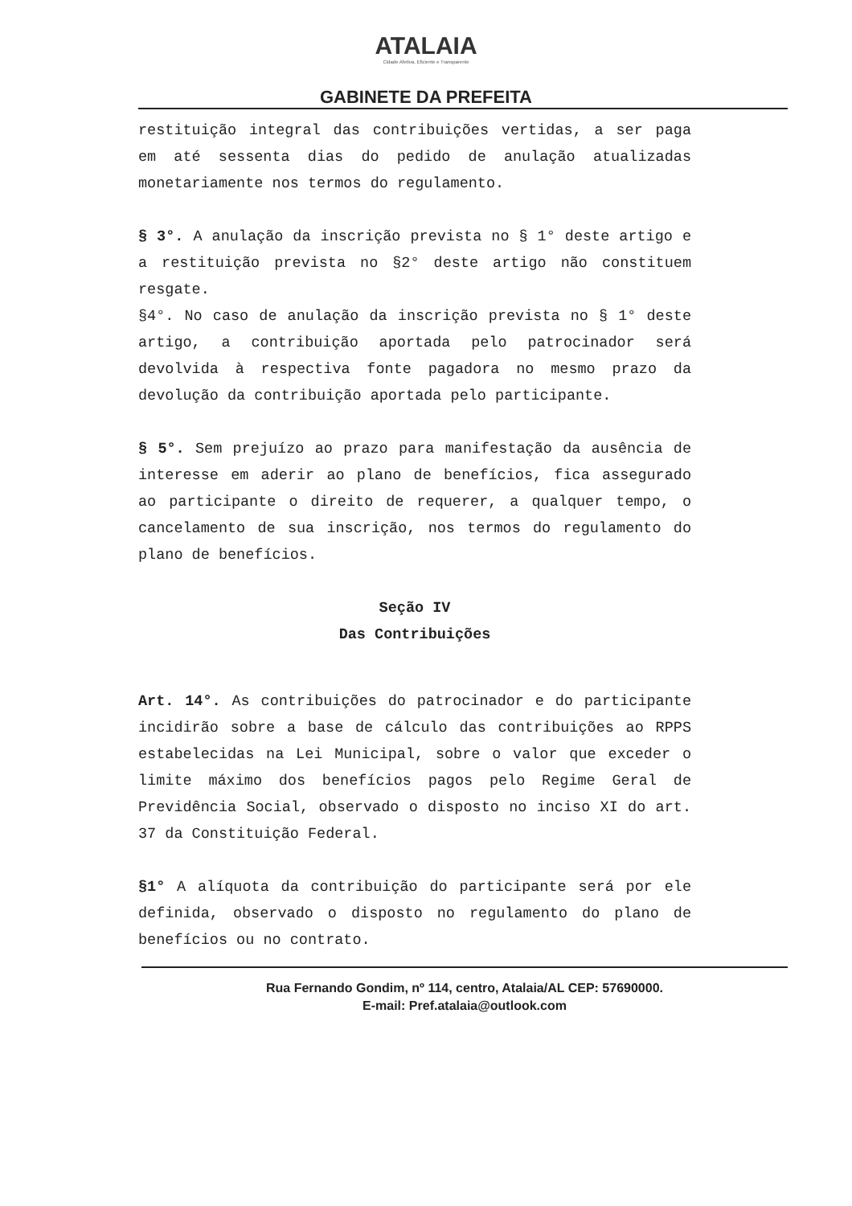ATALAIA
Cidade Afetiva, Eficiente e Transparente
GABINETE DA PREFEITA
restituição integral das contribuições vertidas, a ser paga em até sessenta dias do pedido de anulação atualizadas monetariamente nos termos do regulamento.
§ 3°. A anulação da inscrição prevista no § 1° deste artigo e a restituição prevista no §2° deste artigo não constituem resgate.
§4°. No caso de anulação da inscrição prevista no § 1° deste artigo, a contribuição aportada pelo patrocinador será devolvida à respectiva fonte pagadora no mesmo prazo da devolução da contribuição aportada pelo participante.
§ 5°. Sem prejuízo ao prazo para manifestação da ausência de interesse em aderir ao plano de benefícios, fica assegurado ao participante o direito de requerer, a qualquer tempo, o cancelamento de sua inscrição, nos termos do regulamento do plano de benefícios.
Seção IV
Das Contribuições
Art. 14°. As contribuições do patrocinador e do participante incidirão sobre a base de cálculo das contribuições ao RPPS estabelecidas na Lei Municipal, sobre o valor que exceder o limite máximo dos benefícios pagos pelo Regime Geral de Previdência Social, observado o disposto no inciso XI do art. 37 da Constituição Federal.
§1° A alíquota da contribuição do participante será por ele definida, observado o disposto no regulamento do plano de benefícios ou no contrato.
Rua Fernando Gondim, nº 114, centro, Atalaia/AL CEP: 57690000.
E-mail: Pref.atalaia@outlook.com